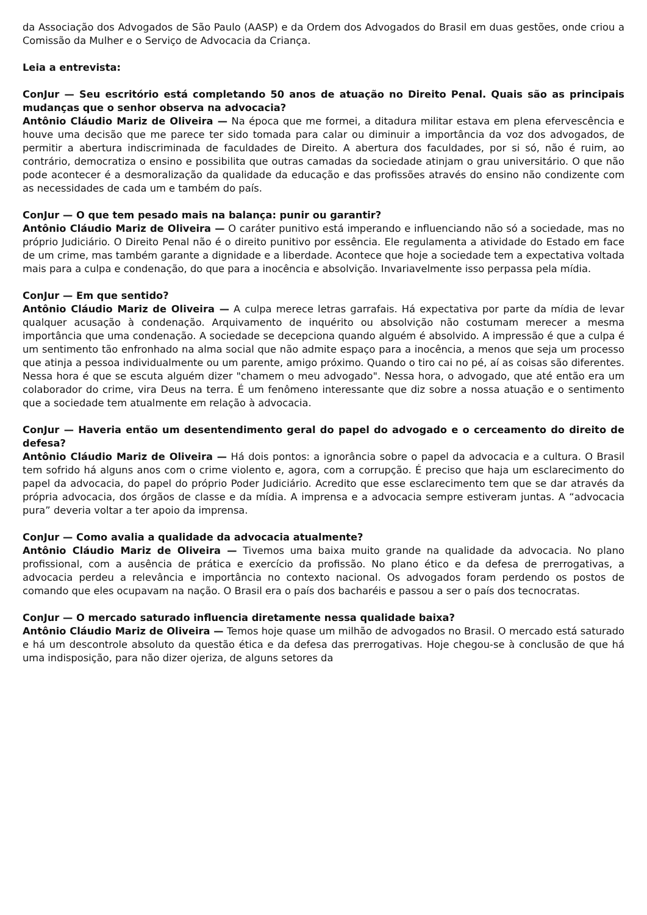da Associação dos Advogados de São Paulo (AASP) e da Ordem dos Advogados do Brasil em duas gestões, onde criou a Comissão da Mulher e o Serviço de Advocacia da Criança.
Leia a entrevista:
ConJur — Seu escritório está completando 50 anos de atuação no Direito Penal. Quais são as principais mudanças que o senhor observa na advocacia?
Antônio Cláudio Mariz de Oliveira — Na época que me formei, a ditadura militar estava em plena efervescência e houve uma decisão que me parece ter sido tomada para calar ou diminuir a importância da voz dos advogados, de permitir a abertura indiscriminada de faculdades de Direito. A abertura dos faculdades, por si só, não é ruim, ao contrário, democratiza o ensino e possibilita que outras camadas da sociedade atinjam o grau universitário. O que não pode acontecer é a desmoralização da qualidade da educação e das profissões através do ensino não condizente com as necessidades de cada um e também do país.
ConJur — O que tem pesado mais na balança: punir ou garantir?
Antônio Cláudio Mariz de Oliveira — O caráter punitivo está imperando e influenciando não só a sociedade, mas no próprio Judiciário. O Direito Penal não é o direito punitivo por essência. Ele regulamenta a atividade do Estado em face de um crime, mas também garante a dignidade e a liberdade. Acontece que hoje a sociedade tem a expectativa voltada mais para a culpa e condenação, do que para a inocência e absolvição. Invariavelmente isso perpassa pela mídia.
ConJur — Em que sentido?
Antônio Cláudio Mariz de Oliveira — A culpa merece letras garrafais. Há expectativa por parte da mídia de levar qualquer acusação à condenação. Arquivamento de inquérito ou absolvição não costumam merecer a mesma importância que uma condenação. A sociedade se decepciona quando alguém é absolvido. A impressão é que a culpa é um sentimento tão enfronhado na alma social que não admite espaço para a inocência, a menos que seja um processo que atinja a pessoa individualmente ou um parente, amigo próximo. Quando o tiro cai no pé, aí as coisas são diferentes. Nessa hora é que se escuta alguém dizer "chamem o meu advogado". Nessa hora, o advogado, que até então era um colaborador do crime, vira Deus na terra. É um fenômeno interessante que diz sobre a nossa atuação e o sentimento que a sociedade tem atualmente em relação à advocacia.
ConJur — Haveria então um desentendimento geral do papel do advogado e o cerceamento do direito de defesa?
Antônio Cláudio Mariz de Oliveira — Há dois pontos: a ignorância sobre o papel da advocacia e a cultura. O Brasil tem sofrido há alguns anos com o crime violento e, agora, com a corrupção. É preciso que haja um esclarecimento do papel da advocacia, do papel do próprio Poder Judiciário. Acredito que esse esclarecimento tem que se dar através da própria advocacia, dos órgãos de classe e da mídia. A imprensa e a advocacia sempre estiveram juntas. A “advocacia pura” deveria voltar a ter apoio da imprensa.
ConJur — Como avalia a qualidade da advocacia atualmente?
Antônio Cláudio Mariz de Oliveira — Tivemos uma baixa muito grande na qualidade da advocacia. No plano profissional, com a ausência de prática e exercício da profissão. No plano ético e da defesa de prerrogativas, a advocacia perdeu a relevância e importância no contexto nacional. Os advogados foram perdendo os postos de comando que eles ocupavam na nação. O Brasil era o país dos bacharéis e passou a ser o país dos tecnocratas.
ConJur — O mercado saturado influencia diretamente nessa qualidade baixa?
Antônio Cláudio Mariz de Oliveira — Temos hoje quase um milhão de advogados no Brasil. O mercado está saturado e há um descontrole absoluto da questão ética e da defesa das prerrogativas. Hoje chegou-se à conclusão de que há uma indisposição, para não dizer ojeriza, de alguns setores da